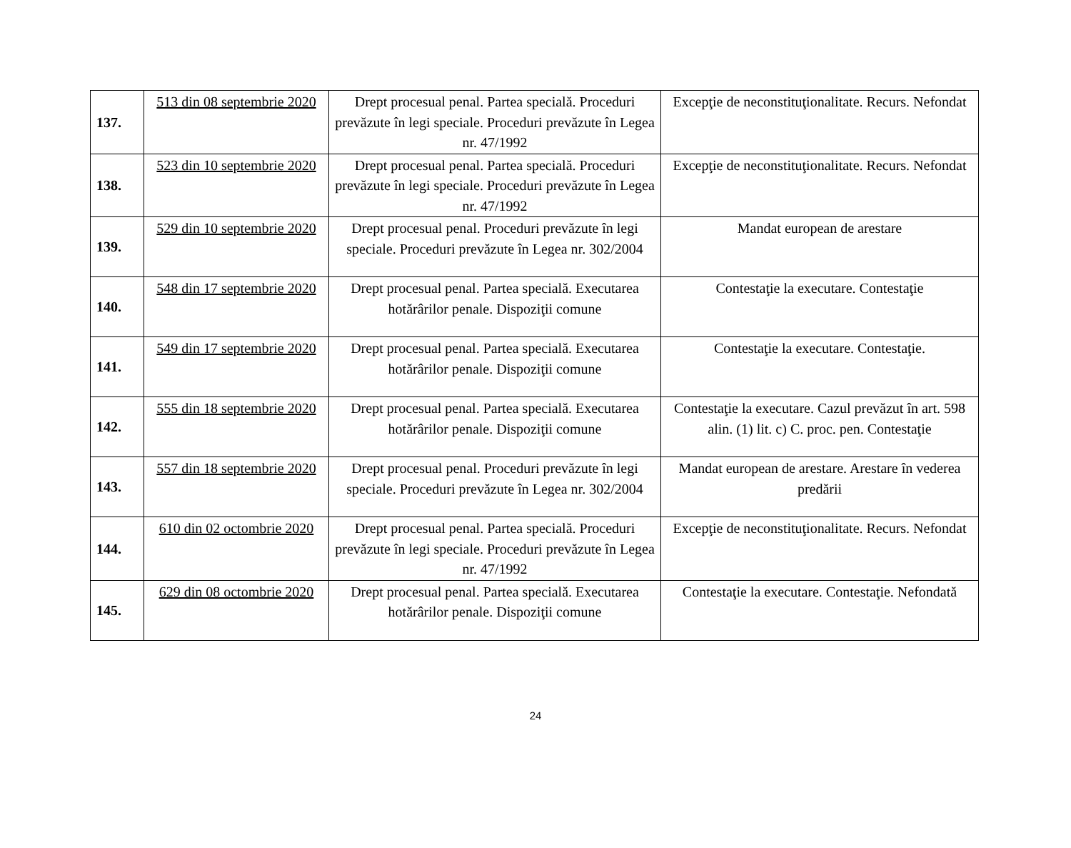| 137. | 513 din 08 septembrie 2020 | Drept procesual penal. Partea specială. Proceduri prevăzute în legi speciale. Proceduri prevăzute în Legea nr. 47/1992 | Excepţie de neconstituţionalitate. Recurs. Nefondat |
| 138. | 523 din 10 septembrie 2020 | Drept procesual penal. Partea specială. Proceduri prevăzute în legi speciale. Proceduri prevăzute în Legea nr. 47/1992 | Excepţie de neconstituţionalitate. Recurs. Nefondat |
| 139. | 529 din 10 septembrie 2020 | Drept procesual penal. Proceduri prevăzute în legi speciale. Proceduri prevăzute în Legea nr. 302/2004 | Mandat european de arestare |
| 140. | 548 din 17 septembrie 2020 | Drept procesual penal. Partea specială. Executarea hotărârilor penale. Dispoziţii comune | Contestaţie la executare. Contestaţie |
| 141. | 549 din 17 septembrie 2020 | Drept procesual penal. Partea specială. Executarea hotărârilor penale. Dispoziţii comune | Contestaţie la executare. Contestaţie. |
| 142. | 555 din 18 septembrie 2020 | Drept procesual penal. Partea specială. Executarea hotărârilor penale. Dispoziţii comune | Contestaţie la executare. Cazul prevăzut în art. 598 alin. (1) lit. c) C. proc. pen. Contestaţie |
| 143. | 557 din 18 septembrie 2020 | Drept procesual penal. Proceduri prevăzute în legi speciale. Proceduri prevăzute în Legea nr. 302/2004 | Mandat european de arestare. Arestare în vederea predării |
| 144. | 610 din 02 octombrie 2020 | Drept procesual penal. Partea specială. Proceduri prevăzute în legi speciale. Proceduri prevăzute în Legea nr. 47/1992 | Excepţie de neconstituţionalitate. Recurs. Nefondat |
| 145. | 629 din 08 octombrie 2020 | Drept procesual penal. Partea specială. Executarea hotărârilor penale. Dispoziţii comune | Contestaţie la executare. Contestaţie. Nefondată |
24